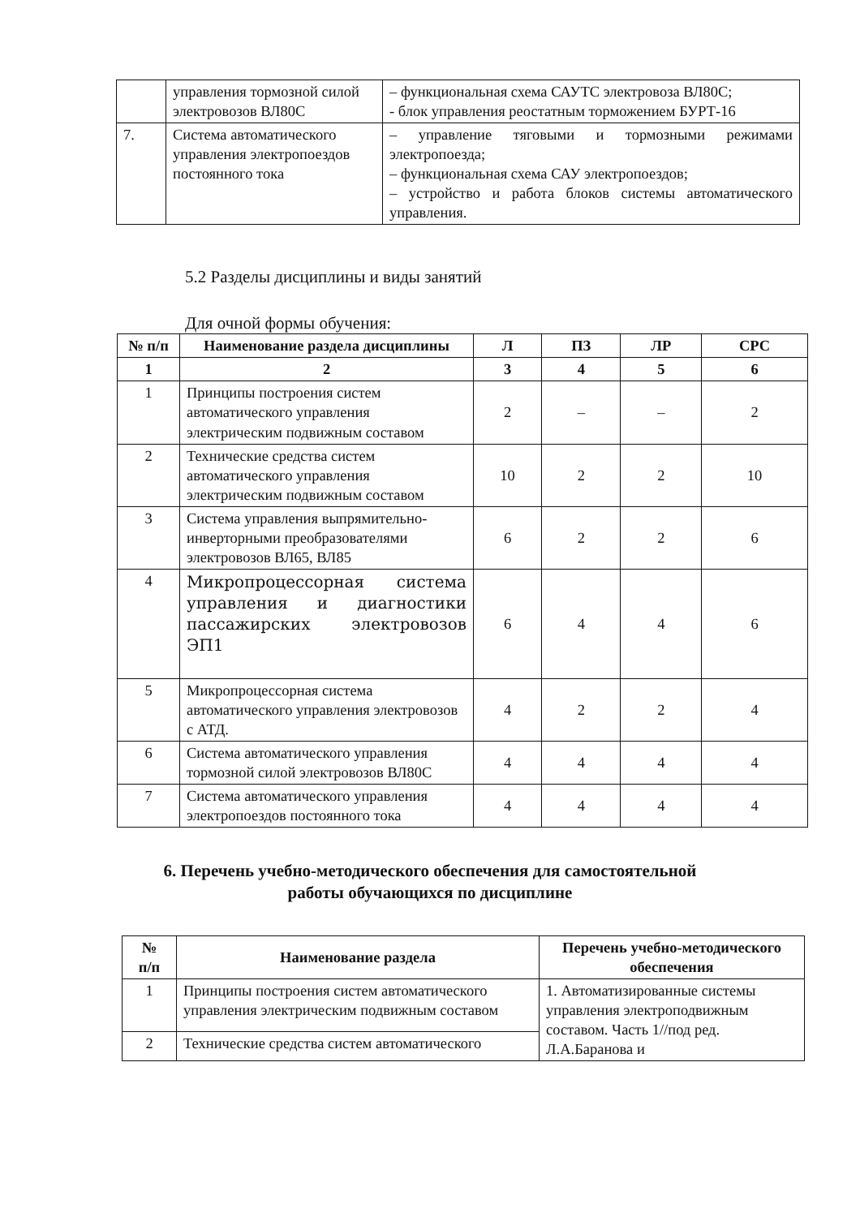| | управления тормозной силой электровозов ВЛ80С | – функциональная схема САУТС электровоза ВЛ80С; - блок управления реостатным торможением БУРТ-16 |
| 7. | Система автоматического управления электропоездов постоянного тока | – управление тяговыми и тормозными режимами электропоезда; – функциональная схема САУ электропоездов; – устройство и работа блоков системы автоматического управления. |
5.2 Разделы дисциплины и виды занятий
Для очной формы обучения:
| № п/п | Наименование раздела дисциплины | Л | ПЗ | ЛР | СРС |
| --- | --- | --- | --- | --- | --- |
| 1 | 2 | 3 | 4 | 5 | 6 |
| 1 | Принципы построения систем автоматического управления электрическим подвижным составом | 2 | – | – | 2 |
| 2 | Технические средства систем автоматического управления электрическим подвижным составом | 10 | 2 | 2 | 10 |
| 3 | Система управления выпрямительно-инверторными преобразователями электровозов ВЛ65, ВЛ85 | 6 | 2 | 2 | 6 |
| 4 | Микропроцессорная система управления и диагностики пассажирских электровозов ЭП1 | 6 | 4 | 4 | 6 |
| 5 | Микропроцессорная система автоматического управления электровозов с АТД. | 4 | 2 | 2 | 4 |
| 6 | Система автоматического управления тормозной силой электровозов ВЛ80С | 4 | 4 | 4 | 4 |
| 7 | Система автоматического управления электропоездов постоянного тока | 4 | 4 | 4 | 4 |
6. Перечень учебно-методического обеспечения для самостоятельной
работы обучающихся по дисциплине
| № п/п | Наименование раздела | Перечень учебно-методического обеспечения |
| --- | --- | --- |
| 1 | Принципы построения систем автоматического управления электрическим подвижным составом | 1. Автоматизированные системы управления электроподвижным составом. Часть 1//под ред. Л.А.Баранова и |
| 2 | Технические средства систем автоматического | |